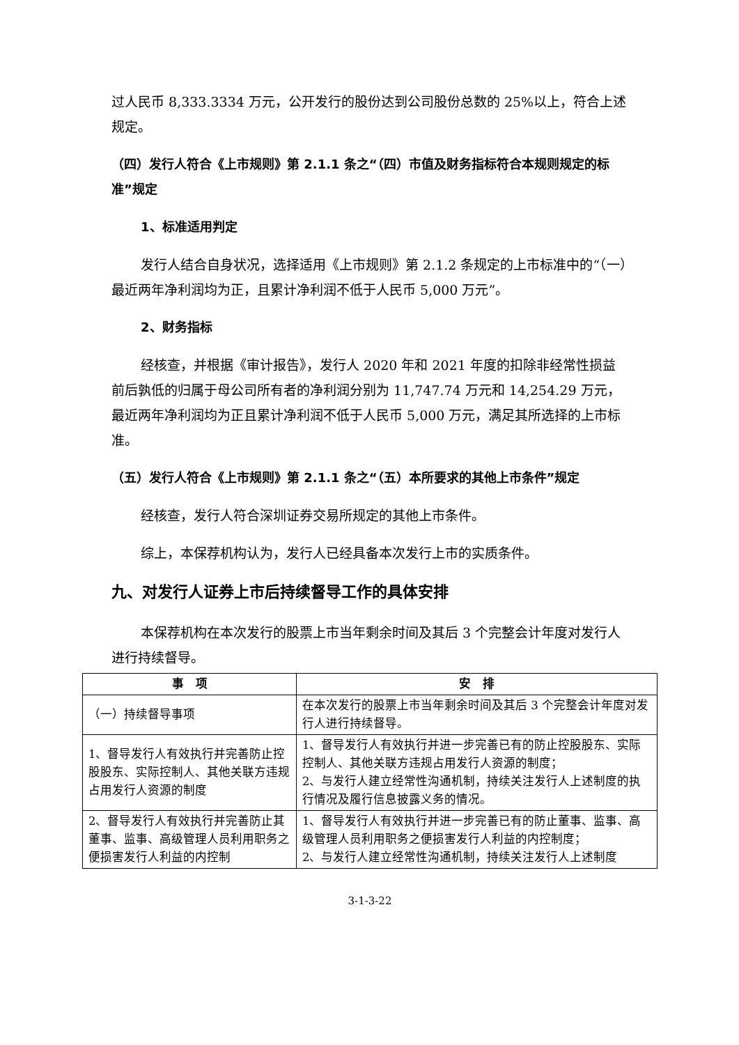过人民币 8,333.3334 万元，公开发行的股份达到公司股份总数的 25%以上，符合上述规定。
（四）发行人符合《上市规则》第 2.1.1 条之“（四）市值及财务指标符合本规则规定的标准”规定
1、标准适用判定
发行人结合自身状况，选择适用《上市规则》第 2.1.2 条规定的上市标准中的“（一）最近两年净利润均为正，且累计净利润不低于人民币 5,000 万元”。
2、财务指标
经核查，并根据《审计报告》，发行人 2020 年和 2021 年度的扣除非经常性损益前后孰低的归属于母公司所有者的净利润分别为 11,747.74 万元和 14,254.29 万元，最近两年净利润均为正且累计净利润不低于人民币 5,000 万元，满足其所选择的上市标准。
（五）发行人符合《上市规则》第 2.1.1 条之“（五）本所要求的其他上市条件”规定
经核查，发行人符合深圳证券交易所规定的其他上市条件。
综上，本保荐机构认为，发行人已经具备本次发行上市的实质条件。
九、对发行人证券上市后持续督导工作的具体安排
本保荐机构在本次发行的股票上市当年剩余时间及其后 3 个完整会计年度对发行人进行持续督导。
| 事 项 | 安 排 |
| --- | --- |
| （一）持续督导事项 | 在本次发行的股票上市当年剩余时间及其后 3 个完整会计年度对发行人进行持续督导。 |
| 1、督导发行人有效执行并完善防止控股股东、实际控制人、其他关联方违规占用发行人资源的制度 | 1、督导发行人有效执行并进一步完善已有的防止控股股东、实际控制人、其他关联方违规占用发行人资源的制度； 2、与发行人建立经常性沟通机制，持续关注发行人上述制度的执行情况及履行信息披露义务的情况。 |
| 2、督导发行人有效执行并完善防止其董事、监事、高级管理人员利用职务之便损害发行人利益的内控制 | 1、督导发行人有效执行并进一步完善已有的防止董事、监事、高级管理人员利用职务之便损害发行人利益的内控制度； 2、与发行人建立经常性沟通机制，持续关注发行人上述制度 |
3-1-3-22